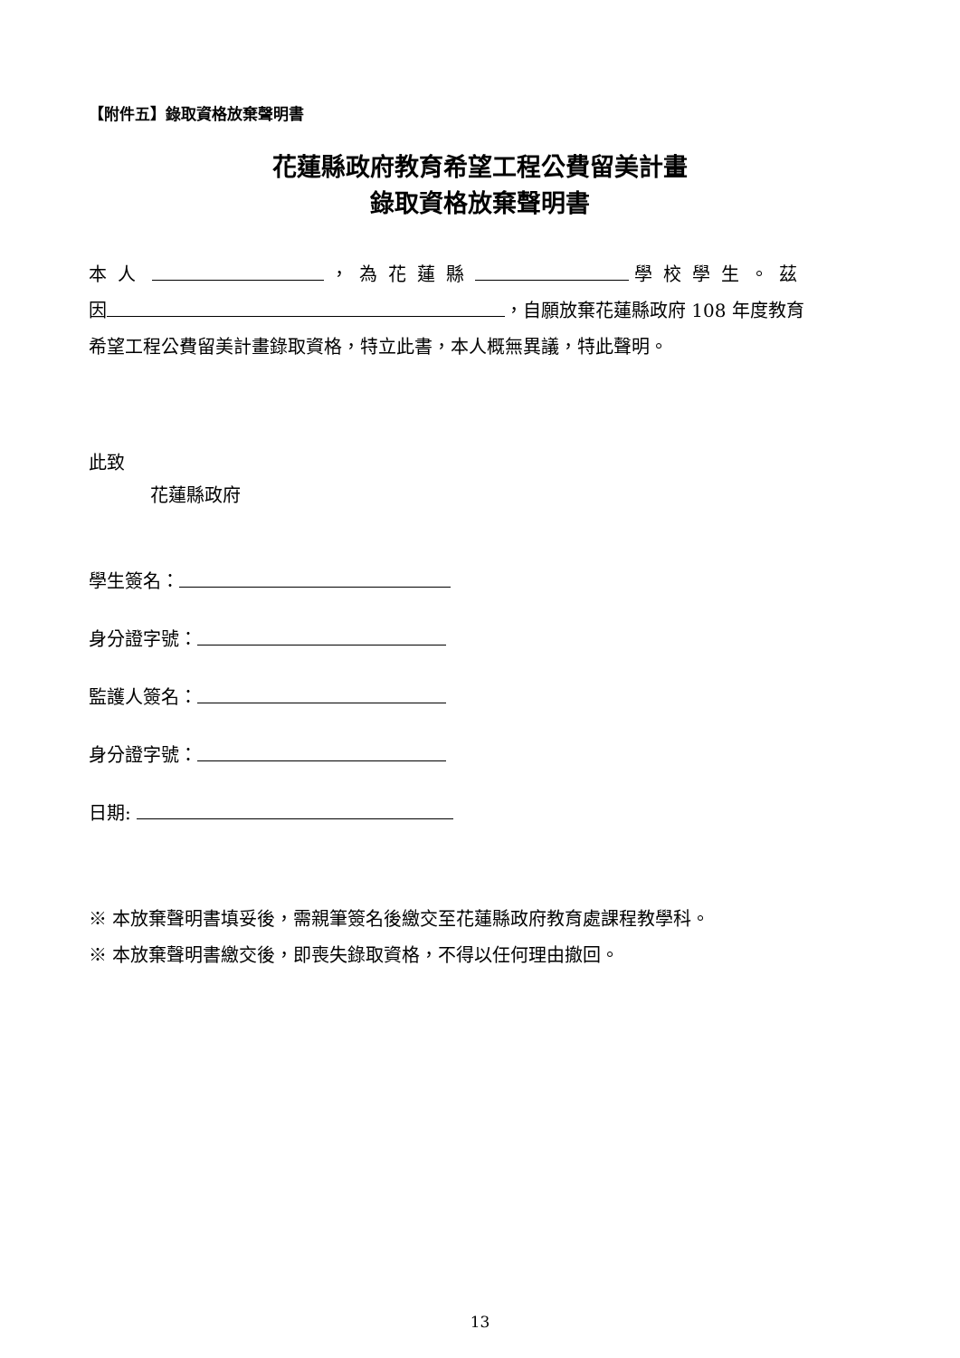【附件五】錄取資格放棄聲明書
花蓮縣政府教育希望工程公費留美計畫
錄取資格放棄聲明書
本人 ，為花蓮縣 學校學生。茲
因 ，自願放棄花蓮縣政府 108 年度教育
希望工程公費留美計畫錄取資格，特立此書，本人概無異議，特此聲明。
此致
花蓮縣政府
學生簽名：
身分證字號：
監護人簽名：
身分證字號：
日期:
※ 本放棄聲明書填妥後，需親筆簽名後繳交至花蓮縣政府教育處課程教學科。
※ 本放棄聲明書繳交後，即喪失錄取資格，不得以任何理由撤回。
13